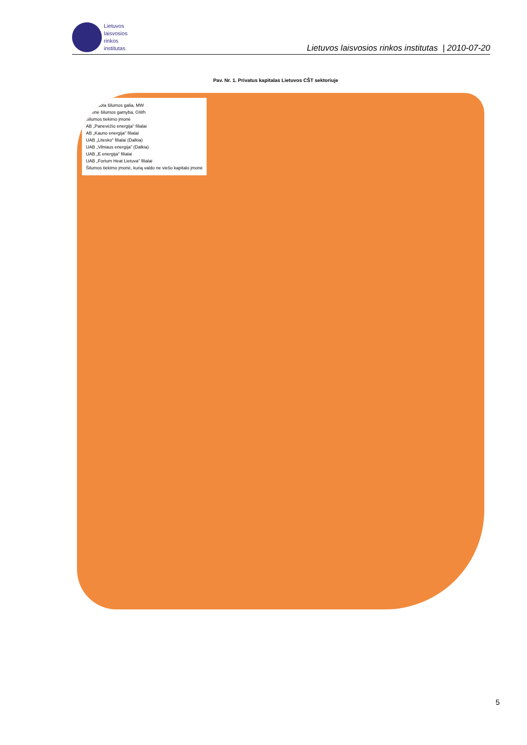Lietuvos
laisvosios
rinkos
institutas
Lietuvos laisvosios rinkos institutas | 2010-07-20
Pav. Nr. 1. Privatus kapitalas Lietuvos CŠT sektoriuje
Instaliuota šilumos galia, MW
Metinė šilumos gamyba, GWh
Šilumos tiekimo įmonė
AB „Panevėžio energija" filialai
AB „Kauno energija" filialai
UAB „Litesko" filialai (Dalkia)
UAB „Vilniaus energija" (Dalkia)
UAB „E energija" filialai
UAB „Fortum Heat Lietuva" filialai
Šilumos tiekimo įmonė, kurią valdo ne viešo kapitalo įmonė
5